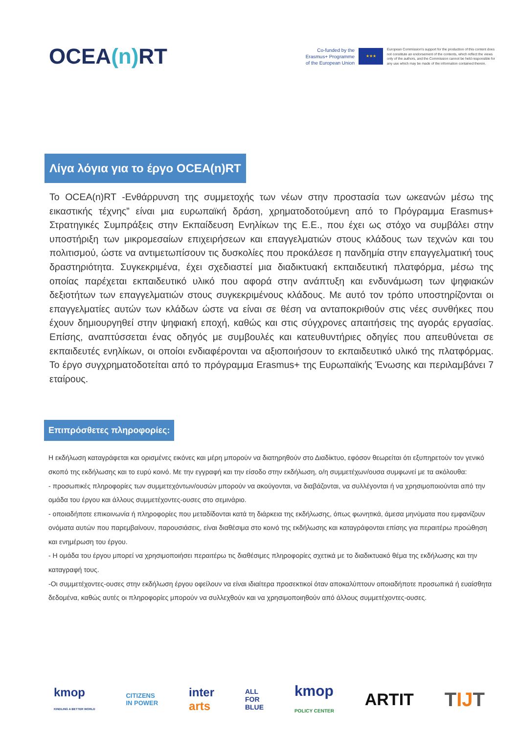OCEA(n) RT
Co-funded by the
Erasmus+ Programme
of the European Union
★★★
European Commission's support for the production of this content does not constitute an endorsement of the contents, which reflect the views only of the authors, and the Commission cannot be held responsible for any use which may be made of the information contained therein.
Λίγα λόγια για το έργο OCEA(n)RT
Το OCEA(n)RT -Ενθάρρυνση της συμμετοχής των νέων στην προστασία των ωκεανών μέσω της εικαστικής τέχνης” είναι μια ευρωπαϊκή δράση, χρηματοδοτούμενη από το Πρόγραμμα Erasmus+ Στρατηγικές Συμπράξεις στην Εκπαίδευση Ενηλίκων της Ε.Ε., που έχει ως στόχο να συμβάλει στην υποστήριξη των μικρομεσαίων επιχειρήσεων και επαγγελματιών στους κλάδους των τεχνών και του πολιτισμού, ώστε να αντιμετωπίσουν τις δυσκολίες που προκάλεσε η πανδημία στην επαγγελματική τους δραστηριότητα. Συγκεκριμένα, έχει σχεδιαστεί μια διαδικτυακή εκπαιδευτική πλατφόρμα, μέσω της οποίας παρέχεται εκπαιδευτικό υλικό που αφορά στην ανάπτυξη και ενδυνάμωση των ψηφιακών δεξιοτήτων των επαγγελματιών στους συγκεκριμένους κλάδους. Με αυτό τον τρόπο υποστηρίζονται οι επαγγελματίες αυτών των κλάδων ώστε να είναι σε θέση να ανταποκριθούν στις νέες συνθήκες που έχουν δημιουργηθεί στην ψηφιακή εποχή, καθώς και στις σύγχρονες απαιτήσεις της αγοράς εργασίας. Επίσης, αναπτύσσεται ένας οδηγός με συμβουλές και κατευθυντήριες οδηγίες που απευθύνεται σε εκπαιδευτές ενηλίκων, οι οποίοι ενδιαφέρονται να αξιοποιήσουν το εκπαιδευτικό υλικό της πλατφόρμας. Το έργο συγχρηματοδοτείται από το πρόγραμμα Erasmus+ της Ευρωπαϊκής Ένωσης και περιλαμβάνει 7 εταίρους.
Επιπρόσθετες πληροφορίες:
Η εκδήλωση καταγράφεται και ορισμένες εικόνες και μέρη μπορούν να διατηρηθούν στο Διαδίκτυο, εφόσον θεωρείται ότι εξυπηρετούν τον γενικό σκοπό της εκδήλωσης και το ευρύ κοινό. Με την εγγραφή και την είσοδο στην εκδήλωση, ο/η συμμετέχων/ουσα συμφωνεί με τα ακόλουθα:
- προσωπικές πληροφορίες των συμμετεχόντων/ουσών μπορούν να ακούγονται, να διαβάζονται, να συλλέγονται ή να χρησιμοποιούνται από την ομάδα του έργου και άλλους συμμετέχοντες-ουσες στο σεμινάριο.
- οποιαδήποτε επικοινωνία ή πληροφορίες που μεταδίδονται κατά τη διάρκεια της εκδήλωσης, όπως φωνητικά, άμεσα μηνύματα που εμφανίζουν ονόματα αυτών που παρεμβαίνουν, παρουσιάσεις, είναι διαθέσιμα στο κοινό της εκδήλωσης και καταγράφονται επίσης για περαιτέρω προώθηση και ενημέρωση του έργου.
- Η ομάδα του έργου μπορεί να χρησιμοποιήσει περαιτέρω τις διαθέσιμες πληροφορίες σχετικά με το διαδικτυακό θέμα της εκδήλωσης και την καταγραφή τους.
-Οι συμμετέχοντες-ουσες στην εκδήλωση έργου οφείλουν να είναι ιδιαίτερα προσεκτικοί όταν αποκαλύπτουν οποιαδήποτε προσωπικά ή ευαίσθητα δεδομένα, καθώς αυτές οι πληροφορίες μπορούν να συλλεχθούν και να χρησιμοποιηθούν από άλλους συμμετέχοντες-ουσες.
kmop
KINDLING A BETTER WORLD CITIZENS
IN POWER inter
arts ALL
FOR
BLUE kmop
POLICY CENTER ARTIT TIJT